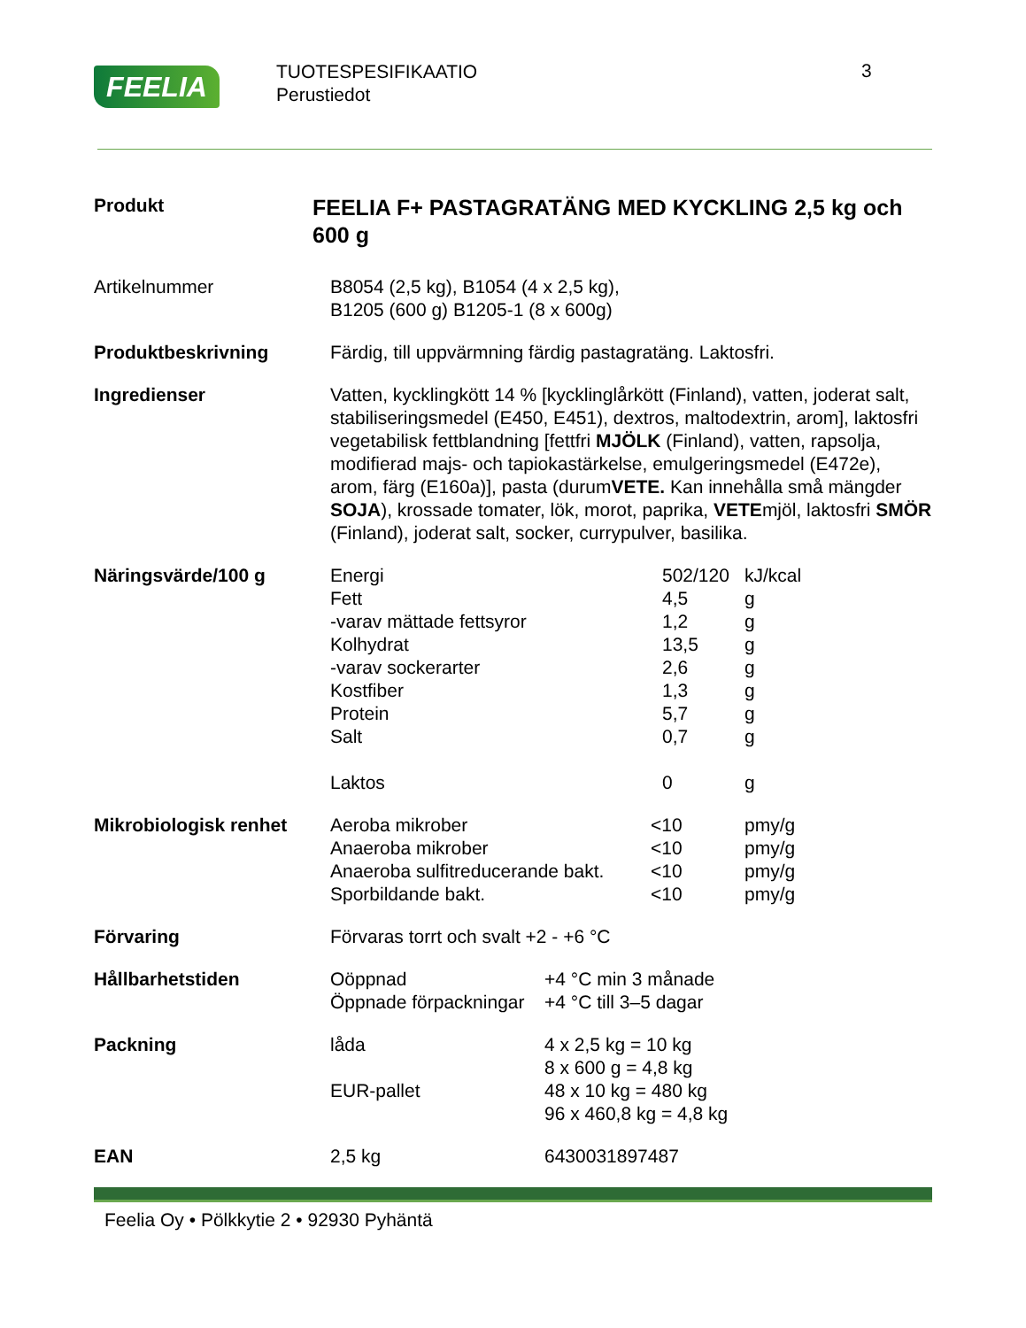FEELIA
TUOTESPESIFIKAATIO
Perustiedot
3
Produkt
FEELIA F+ PASTAGRATÄNG MED KYCKLING 2,5 kg och 600 g
Artikelnummer B8054 (2,5 kg), B1054 (4 x 2,5 kg),
B1205 (600 g) B1205-1 (8 x 600g)
Produktbeskrivning Färdig, till uppvärmning färdig pastagratäng. Laktosfri.
Ingredienser Vatten, kycklingkött 14 % [kycklinglårkött (Finland), vatten, joderat salt, stabiliseringsmedel (E450, E451), dextros, maltodextrin, arom], laktosfri vegetabilisk fettblandning [fettfri MJÖLK (Finland), vatten, rapsolja, modifierad majs- och tapiokastärkelse, emulgeringsmedel (E472e), arom, färg (E160a)], pasta (durumVETE. Kan innehålla små mängder SOJA), krossade tomater, lök, morot, paprika, VETEmjöl, laktosfri SMÖR (Finland), joderat salt, socker, currypulver, basilika.
Näringsvärde/100 g
| Energi | 502/120 | kJ/kcal |
| Fett | 4,5 | g |
| -varav mättade fettsyror | 1,2 | g |
| Kolhydrat | 13,5 | g |
| -varav sockerarter | 2,6 | g |
| Kostfiber | 1,3 | g |
| Protein | 5,7 | g |
| Salt | 0,7 | g |
| Laktos | 0 | g |
Mikrobiologisk renhet
| Aeroba mikrober | <10 | pmy/g |
| Anaeroba mikrober | <10 | pmy/g |
| Anaeroba sulfitreducerande bakt. | <10 | pmy/g |
| Sporbildande bakt. | <10 | pmy/g |
Förvaring Förvaras torrt och svalt +2 - +6 °C
Hållbarhetstiden
| Oöppnad | +4 °C min 3 månade |
| Öppnade förpackningar | +4 °C till 3–5 dagar |
Packning
| låda | 4 x 2,5 kg = 10 kg 8 x 600 g = 4,8 kg |
| EUR-pallet | 48 x 10 kg = 480 kg 96 x 460,8 kg = 4,8 kg |
EAN
| 2,5 kg | 6430031897487 |
Feelia Oy • Pölkkytie 2 • 92930 Pyhäntä